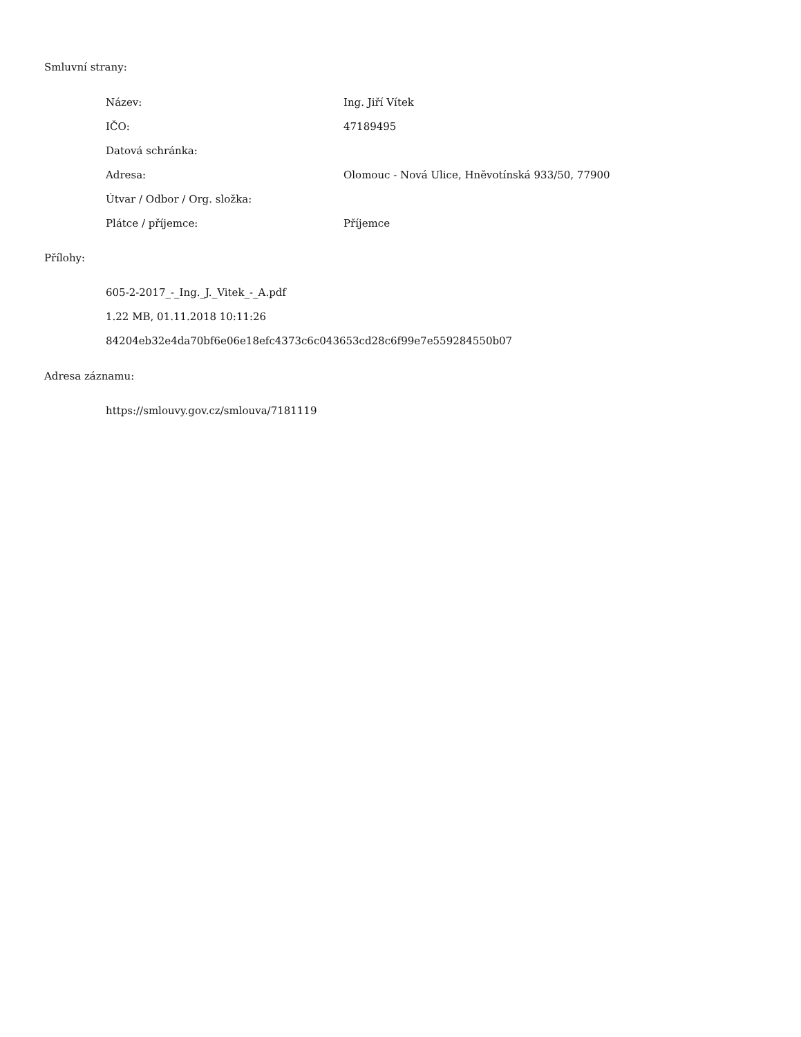Smluvní strany:
| Název: | Ing. Jiří Vítek |
| IČO: | 47189495 |
| Datová schránka: | |
| Adresa: | Olomouc - Nová Ulice, Hněvotínská 933/50, 77900 |
| Útvar / Odbor / Org. složka: | |
| Plátce / příjemce: | Příjemce |
Přílohy:
605-2-2017_-_Ing._J._Vitek_-_A.pdf
1.22 MB, 01.11.2018 10:11:26
84204eb32e4da70bf6e06e18efc4373c6c043653cd28c6f99e7e559284550b07
Adresa záznamu:
https://smlouvy.gov.cz/smlouva/7181119